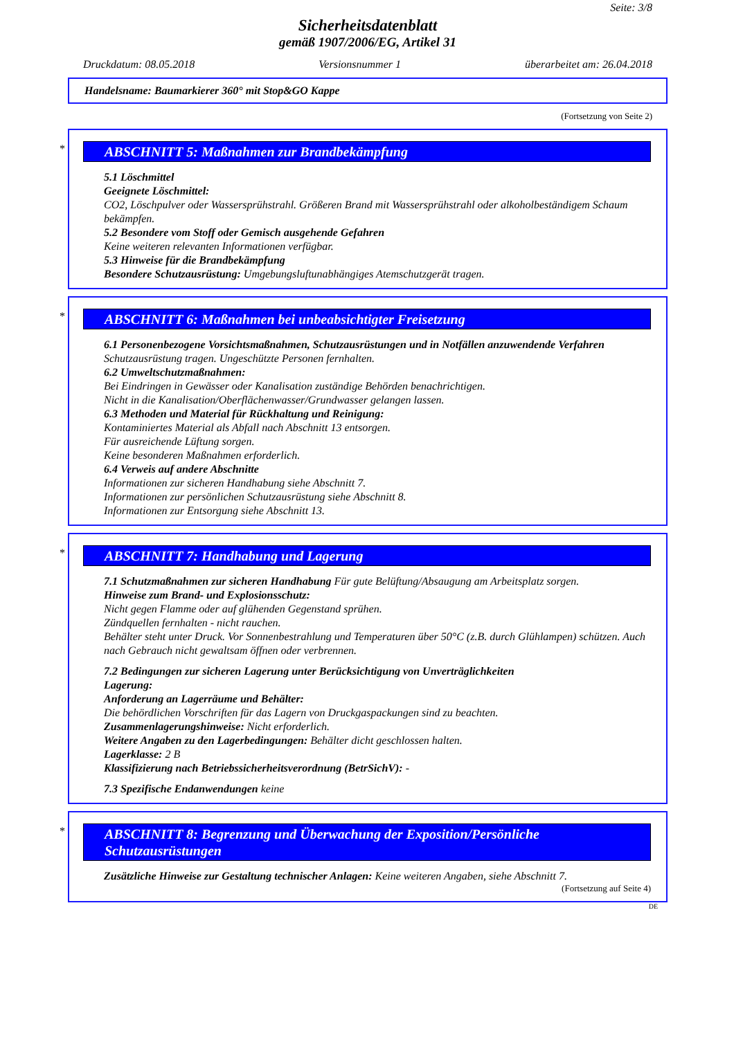Seite: 3/8
Sicherheitsdatenblatt
gemäß 1907/2006/EG, Artikel 31
Druckdatum: 08.05.2018 Versionsnummer 1 überarbeitet am: 26.04.2018
Handelsname: Baumarkierer 360° mit Stop&GO Kappe
(Fortsetzung von Seite 2)
*
ABSCHNITT 5: Maßnahmen zur Brandbekämpfung
5.1 Löschmittel
Geeignete Löschmittel:
CO2, Löschpulver oder Wassersprühstrahl. Größeren Brand mit Wassersprühstrahl oder alkoholbeständigem Schaum bekämpfen.
5.2 Besondere vom Stoff oder Gemisch ausgehende Gefahren
Keine weiteren relevanten Informationen verfügbar.
5.3 Hinweise für die Brandbekämpfung
Besondere Schutzausrüstung: Umgebungsluftunabhängiges Atemschutzgerät tragen.
*
ABSCHNITT 6: Maßnahmen bei unbeabsichtigter Freisetzung
6.1 Personenbezogene Vorsichtsmaßnahmen, Schutzausrüstungen und in Notfällen anzuwendende Verfahren
Schutzausrüstung tragen. Ungeschützte Personen fernhalten.
6.2 Umweltschutzmaßnahmen:
Bei Eindringen in Gewässer oder Kanalisation zuständige Behörden benachrichtigen.
Nicht in die Kanalisation/Oberflächenwasser/Grundwasser gelangen lassen.
6.3 Methoden und Material für Rückhaltung und Reinigung:
Kontaminiertes Material als Abfall nach Abschnitt 13 entsorgen.
Für ausreichende Lüftung sorgen.
Keine besonderen Maßnahmen erforderlich.
6.4 Verweis auf andere Abschnitte
Informationen zur sicheren Handhabung siehe Abschnitt 7.
Informationen zur persönlichen Schutzausrüstung siehe Abschnitt 8.
Informationen zur Entsorgung siehe Abschnitt 13.
*
ABSCHNITT 7: Handhabung und Lagerung
7.1 Schutzmaßnahmen zur sicheren Handhabung Für gute Belüftung/Absaugung am Arbeitsplatz sorgen.
Hinweise zum Brand- und Explosionsschutz:
Nicht gegen Flamme oder auf glühenden Gegenstand sprühen.
Zündquellen fernhalten - nicht rauchen.
Behälter steht unter Druck. Vor Sonnenbestrahlung und Temperaturen über 50°C (z.B. durch Glühlampen) schützen. Auch nach Gebrauch nicht gewaltsam öffnen oder verbrennen.
7.2 Bedingungen zur sicheren Lagerung unter Berücksichtigung von Unverträglichkeiten
Lagerung:
Anforderung an Lagerräume und Behälter:
Die behördlichen Vorschriften für das Lagern von Druckgaspackungen sind zu beachten.
Zusammenlagerungshinweise: Nicht erforderlich.
Weitere Angaben zu den Lagerbedingungen: Behälter dicht geschlossen halten.
Lagerklasse: 2 B
Klassifizierung nach Betriebssicherheitsverordnung (BetrSichV): -
7.3 Spezifische Endanwendungen keine
*
ABSCHNITT 8: Begrenzung und Überwachung der Exposition/Persönliche Schutzausrüstungen
Zusätzliche Hinweise zur Gestaltung technischer Anlagen: Keine weiteren Angaben, siehe Abschnitt 7.
(Fortsetzung auf Seite 4)
DE